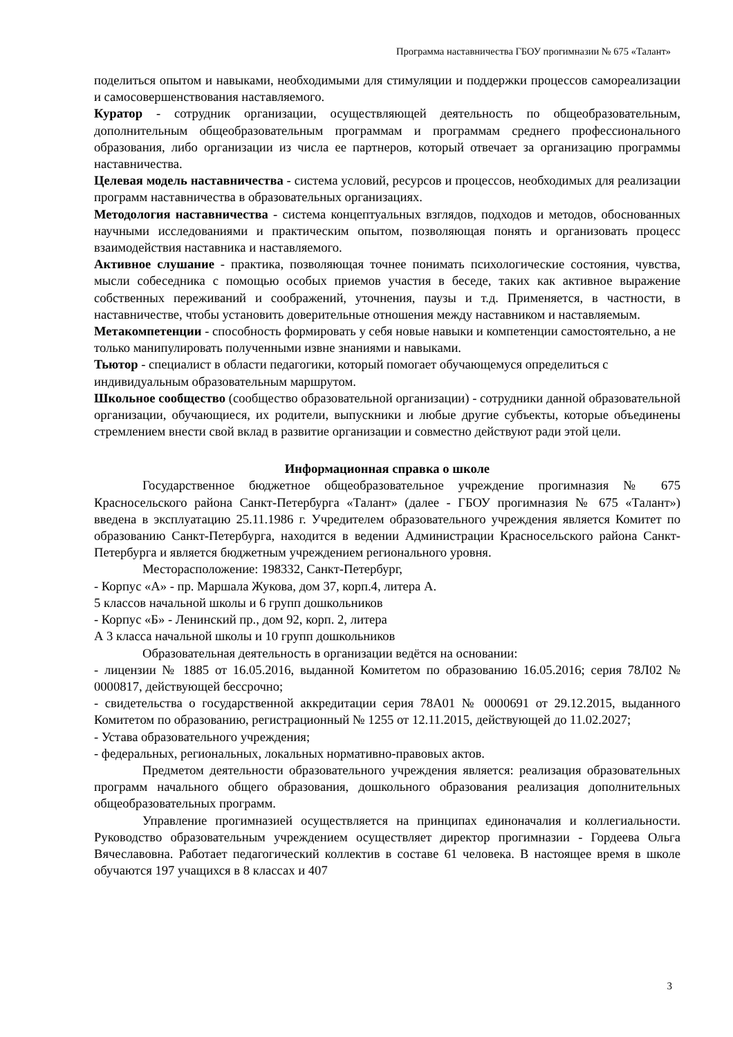Программа наставничества ГБОУ прогимназии № 675 «Талант»
поделиться опытом и навыками, необходимыми для стимуляции и поддержки процессов самореализации и самосовершенствования наставляемого.
Куратор - сотрудник организации, осуществляющей деятельность по общеобразовательным, дополнительным общеобразовательным программам и программам среднего профессионального образования, либо организации из числа ее партнеров, который отвечает за организацию программы наставничества.
Целевая модель наставничества - система условий, ресурсов и процессов, необходимых для реализации программ наставничества в образовательных организациях.
Методология наставничества - система концептуальных взглядов, подходов и методов, обоснованных научными исследованиями и практическим опытом, позволяющая понять и организовать процесс взаимодействия наставника и наставляемого.
Активное слушание - практика, позволяющая точнее понимать психологические состояния, чувства, мысли собеседника с помощью особых приемов участия в беседе, таких как активное выражение собственных переживаний и соображений, уточнения, паузы и т.д. Применяется, в частности, в наставничестве, чтобы установить доверительные отношения между наставником и наставляемым.
Метакомпетенции - способность формировать у себя новые навыки и компетенции самостоятельно, а не только манипулировать полученными извне знаниями и навыками.
Тьютор - специалист в области педагогики, который помогает обучающемуся определиться с индивидуальным образовательным маршрутом.
Школьное сообщество (сообщество образовательной организации) - сотрудники данной образовательной организации, обучающиеся, их родители, выпускники и любые другие субъекты, которые объединены стремлением внести свой вклад в развитие организации и совместно действуют ради этой цели.
Информационная справка о школе
Государственное бюджетное общеобразовательное учреждение прогимназия № 675 Красносельского района Санкт-Петербурга «Талант» (далее - ГБОУ прогимназия № 675 «Талант») введена в эксплуатацию 25.11.1986 г. Учредителем образовательного учреждения является Комитет по образованию Санкт-Петербурга, находится в ведении Администрации Красносельского района Санкт-Петербурга и является бюджетным учреждением регионального уровня.
Месторасположение: 198332, Санкт-Петербург,
- Корпус «А» - пр. Маршала Жукова, дом 37, корп.4, литера А.
5 классов начальной школы и 6 групп дошкольников
- Корпус «Б» - Ленинский пр., дом 92, корп. 2, литера
А 3 класса начальной школы и 10 групп дошкольников
Образовательная деятельность в организации ведётся на основании:
- лицензии № 1885 от 16.05.2016, выданной Комитетом по образованию 16.05.2016; серия 78Л02 № 0000817, действующей бессрочно;
- свидетельства о государственной аккредитации серия 78А01 № 0000691 от 29.12.2015, выданного Комитетом по образованию, регистрационный № 1255 от 12.11.2015, действующей до 11.02.2027;
- Устава образовательного учреждения;
- федеральных, региональных, локальных нормативно-правовых актов.
Предметом деятельности образовательного учреждения является: реализация образовательных программ начального общего образования, дошкольного образования реализация дополнительных общеобразовательных программ.
Управление прогимназией осуществляется на принципах единоначалия и коллегиальности. Руководство образовательным учреждением осуществляет директор прогимназии - Гордеева Ольга Вячеславовна. Работает педагогический коллектив в составе 61 человека. В настоящее время в школе обучаются 197 учащихся в 8 классах и 407
3